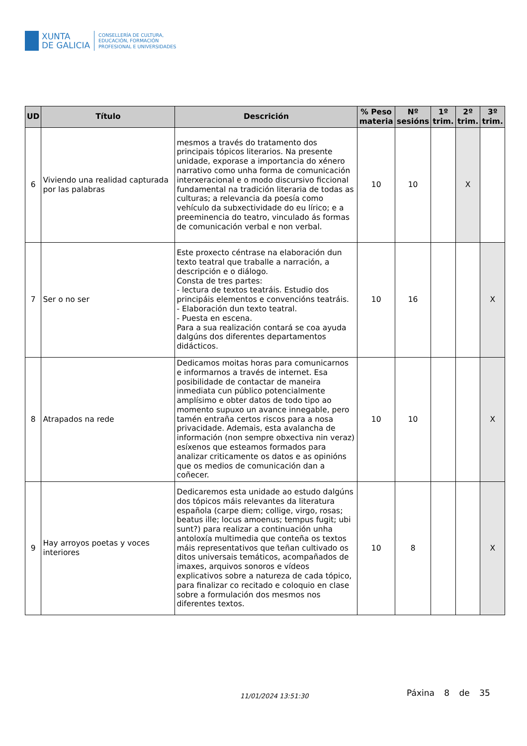XUNTA
DE GALICIA
CONSELLERÍA DE CULTURA,
EDUCACIÓN, FORMACIÓN
PROFESIONAL E UNIVERSIDADES
| UD | Título | Descrición | % Peso materia | Nº sesións | 1º trim. | 2º trim. | 3º trim. |
| --- | --- | --- | --- | --- | --- | --- | --- |
| 6 | Viviendo una realidad capturada por las palabras | mesmos a través do tratamento dos principais tópicos literarios. Na presente unidade, exporase a importancia do xénero narrativo como unha forma de comunicación interxeracional e o modo discursivo ficcional fundamental na tradición literaria de todas as culturas; a relevancia da poesía como vehículo da subxectividade do eu lírico; e a preeminencia do teatro, vinculado ás formas de comunicación verbal e non verbal. | 10 | 10 | | X | |
| 7 | Ser o no ser | Este proxecto céntrase na elaboración dun texto teatral que traballe a narración, a descripción e o diálogo. Consta de tres partes: - lectura de textos teatráis. Estudio dos principáis elementos e convencións teatráis. - Elaboración dun texto teatral. - Puesta en escena. Para a sua realización contará se coa ayuda dalgúns dos diferentes departamentos didácticos. | 10 | 16 | | | X |
| 8 | Atrapados na rede | Dedicamos moitas horas para comunicarnos e informarnos a través de internet. Esa posibilidade de contactar de maneira inmediata cun público potencialmente amplísimo e obter datos de todo tipo ao momento supuxo un avance innegable, pero tamén entraña certos riscos para a nosa privacidade. Ademais, esta avalancha de información (non sempre obxectiva nin veraz) esíxenos que esteamos formados para analizar criticamente os datos e as opinións que os medios de comunicación dan a coñecer. | 10 | 10 | | | X |
| 9 | Hay arroyos poetas y voces interiores | Dedicaremos esta unidade ao estudo dalgúns dos tópicos máis relevantes da literatura española (carpe diem; collige, virgo, rosas; beatus ille; locus amoenus; tempus fugit; ubi sunt?) para realizar a continuación unha antoloxía multimedia que conteña os textos máis representativos que teñan cultivado os ditos universais temáticos, acompañados de imaxes, arquivos sonoros e vídeos explicativos sobre a natureza de cada tópico, para finalizar co recitado e coloquio en clase sobre a formulación dos mesmos nos diferentes textos. | 10 | 8 | | | X |
11/01/2024 13:51:30 Páxina 8 de 35